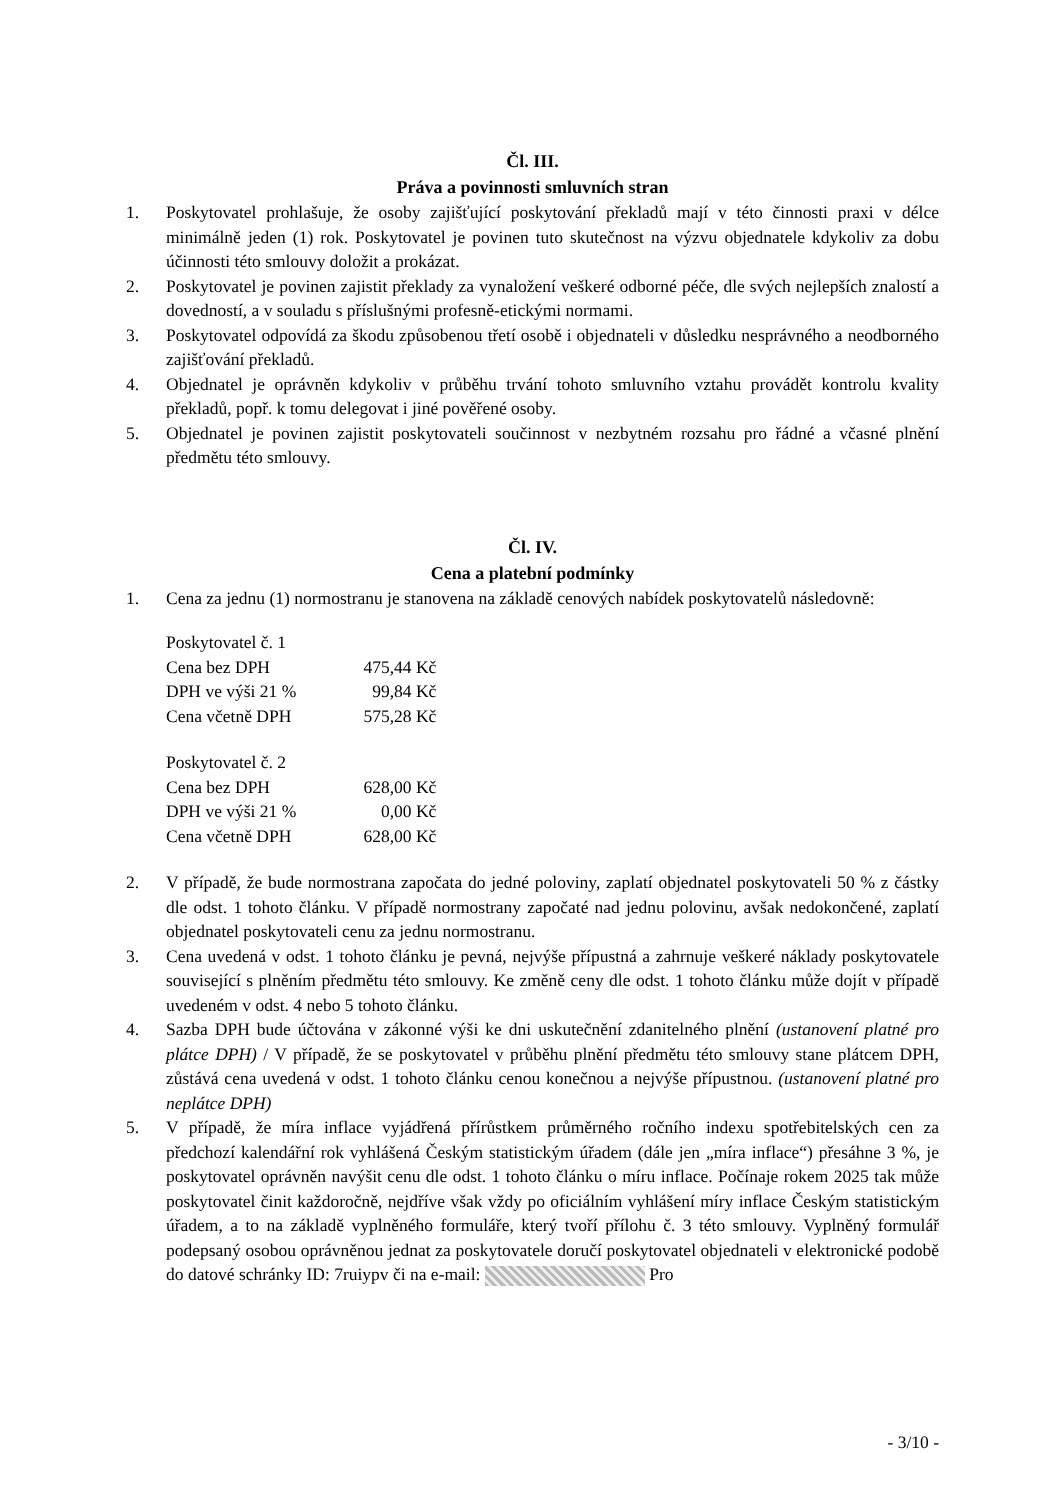Čl. III.
Práva a povinnosti smluvních stran
1. Poskytovatel prohlašuje, že osoby zajišťující poskytování překladů mají v této činnosti praxi v délce minimálně jeden (1) rok. Poskytovatel je povinen tuto skutečnost na výzvu objednatele kdykoliv za dobu účinnosti této smlouvy doložit a prokázat.
2. Poskytovatel je povinen zajistit překlady za vynaložení veškeré odborné péče, dle svých nejlepších znalostí a dovedností, a v souladu s příslušnými profesně-etickými normami.
3. Poskytovatel odpovídá za škodu způsobenou třetí osobě i objednateli v důsledku nesprávného a neodborného zajišťování překladů.
4. Objednatel je oprávněn kdykoliv v průběhu trvání tohoto smluvního vztahu provádět kontrolu kvality překladů, popř. k tomu delegovat i jiné pověřené osoby.
5. Objednatel je povinen zajistit poskytovateli součinnost v nezbytném rozsahu pro řádné a včasné plnění předmětu této smlouvy.
Čl. IV.
Cena a platební podmínky
1. Cena za jednu (1) normostranu je stanovena na základě cenových nabídek poskytovatelů následovně:
| Poskytovatel č. 1 | |
| Cena bez DPH | 475,44 Kč |
| DPH ve výši 21 % | 99,84 Kč |
| Cena včetně DPH | 575,28 Kč |
| Poskytovatel č. 2 | |
| Cena bez DPH | 628,00 Kč |
| DPH ve výši 21 % | 0,00 Kč |
| Cena včetně DPH | 628,00 Kč |
2. V případě, že bude normostrana započata do jedné poloviny, zaplatí objednatel poskytovateli 50 % z částky dle odst. 1 tohoto článku. V případě normostrany započaté nad jednu polovinu, avšak nedokončené, zaplatí objednatel poskytovateli cenu za jednu normostranu.
3. Cena uvedená v odst. 1 tohoto článku je pevná, nejvýše přípustná a zahrnuje veškeré náklady poskytovatele související s plněním předmětu této smlouvy. Ke změně ceny dle odst. 1 tohoto článku může dojít v případě uvedeném v odst. 4 nebo 5 tohoto článku.
4. Sazba DPH bude účtována v zákonné výši ke dni uskutečnění zdanitelného plnění (ustanovení platné pro plátce DPH) / V případě, že se poskytovatel v průběhu plnění předmětu této smlouvy stane plátcem DPH, zůstává cena uvedená v odst. 1 tohoto článku cenou konečnou a nejvýše přípustnou. (ustanovení platné pro neplátce DPH)
5. V případě, že míra inflace vyjádřená přírůstkem průměrného ročního indexu spotřebitelských cen za předchozí kalendářní rok vyhlášená Českým statistickým úřadem (dále jen „míra inflace“) přesáhne 3 %, je poskytovatel oprávněn navýšit cenu dle odst. 1 tohoto článku o míru inflace. Počínaje rokem 2025 tak může poskytovatel činit každoročně, nejdříve však vždy po oficiálním vyhlášení míry inflace Českým statistickým úřadem, a to na základě vyplněného formuláře, který tvoří přílohu č. 3 této smlouvy. Vyplněný formulář podepsaný osobou oprávněnou jednat za poskytovatele doručí poskytovatel objednateli v elektronické podobě do datové schránky ID: 7ruiypv či na e-mail: Pro
- 3/10 -